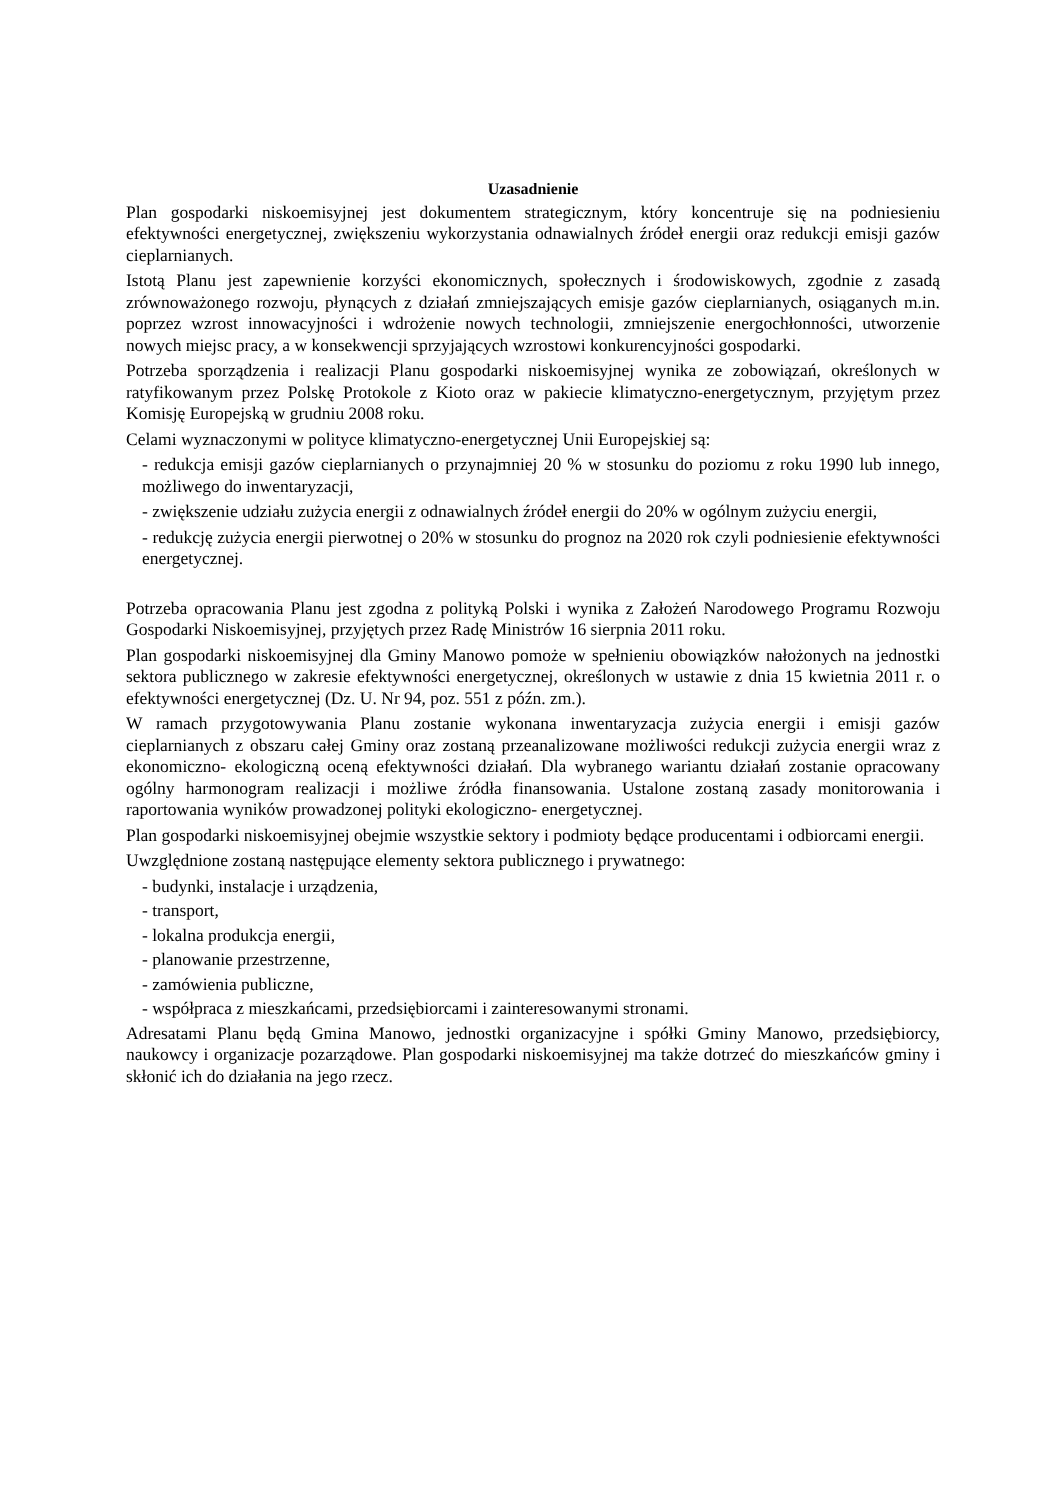Uzasadnienie
Plan gospodarki niskoemisyjnej jest dokumentem strategicznym, który koncentruje się na podniesieniu efektywności energetycznej, zwiększeniu wykorzystania odnawialnych źródeł energii oraz redukcji emisji gazów cieplarnianych.
Istotą Planu jest zapewnienie korzyści ekonomicznych, społecznych i środowiskowych, zgodnie z zasadą zrównoważonego rozwoju, płynących z działań zmniejszających emisje gazów cieplarnianych, osiąganych m.in. poprzez wzrost innowacyjności i wdrożenie nowych technologii, zmniejszenie energochłonności, utworzenie nowych miejsc pracy, a w konsekwencji sprzyjających wzrostowi konkurencyjności gospodarki.
Potrzeba sporządzenia i realizacji Planu gospodarki niskoemisyjnej wynika ze zobowiązań, określonych w ratyfikowanym przez Polskę Protokole z Kioto oraz w pakiecie klimatyczno-energetycznym, przyjętym przez Komisję Europejską w grudniu 2008 roku.
Celami wyznaczonymi w polityce klimatyczno-energetycznej Unii Europejskiej są:
- redukcja emisji gazów cieplarnianych o przynajmniej 20 % w stosunku do poziomu z roku 1990 lub innego, możliwego do inwentaryzacji,
- zwiększenie udziału zużycia energii z odnawialnych źródeł energii do 20% w ogólnym zużyciu energii,
- redukcję zużycia energii pierwotnej o 20% w stosunku do prognoz na 2020 rok czyli podniesienie efektywności energetycznej.
Potrzeba opracowania Planu jest zgodna z polityką Polski i wynika z Założeń Narodowego Programu Rozwoju Gospodarki Niskoemisyjnej, przyjętych przez Radę Ministrów 16 sierpnia 2011 roku.
Plan gospodarki niskoemisyjnej dla Gminy Manowo pomoże w spełnieniu obowiązków nałożonych na jednostki sektora publicznego w zakresie efektywności energetycznej, określonych w ustawie z dnia 15 kwietnia 2011 r. o efektywności energetycznej (Dz. U. Nr 94, poz. 551 z późn. zm.).
W ramach przygotowywania Planu zostanie wykonana inwentaryzacja zużycia energii i emisji gazów cieplarnianych z obszaru całej Gminy oraz zostaną przeanalizowane możliwości redukcji zużycia energii wraz z ekonomiczno- ekologiczną oceną efektywności działań. Dla wybranego wariantu działań zostanie opracowany ogólny harmonogram realizacji i możliwe źródła finansowania. Ustalone zostaną zasady monitorowania i raportowania wyników prowadzonej polityki ekologiczno- energetycznej.
Plan gospodarki niskoemisyjnej obejmie wszystkie sektory i podmioty będące producentami i odbiorcami energii.
Uwzględnione zostaną następujące elementy sektora publicznego i prywatnego:
- budynki, instalacje i urządzenia,
- transport,
- lokalna produkcja energii,
- planowanie przestrzenne,
- zamówienia publiczne,
- współpraca z mieszkańcami, przedsiębiorcami i zainteresowanymi stronami.
Adresatami Planu będą Gmina Manowo, jednostki organizacyjne i spółki Gminy Manowo, przedsiębiorcy, naukowcy i organizacje pozarządowe. Plan gospodarki niskoemisyjnej ma także dotrzeć do mieszkańców gminy i skłonić ich do działania na jego rzecz.